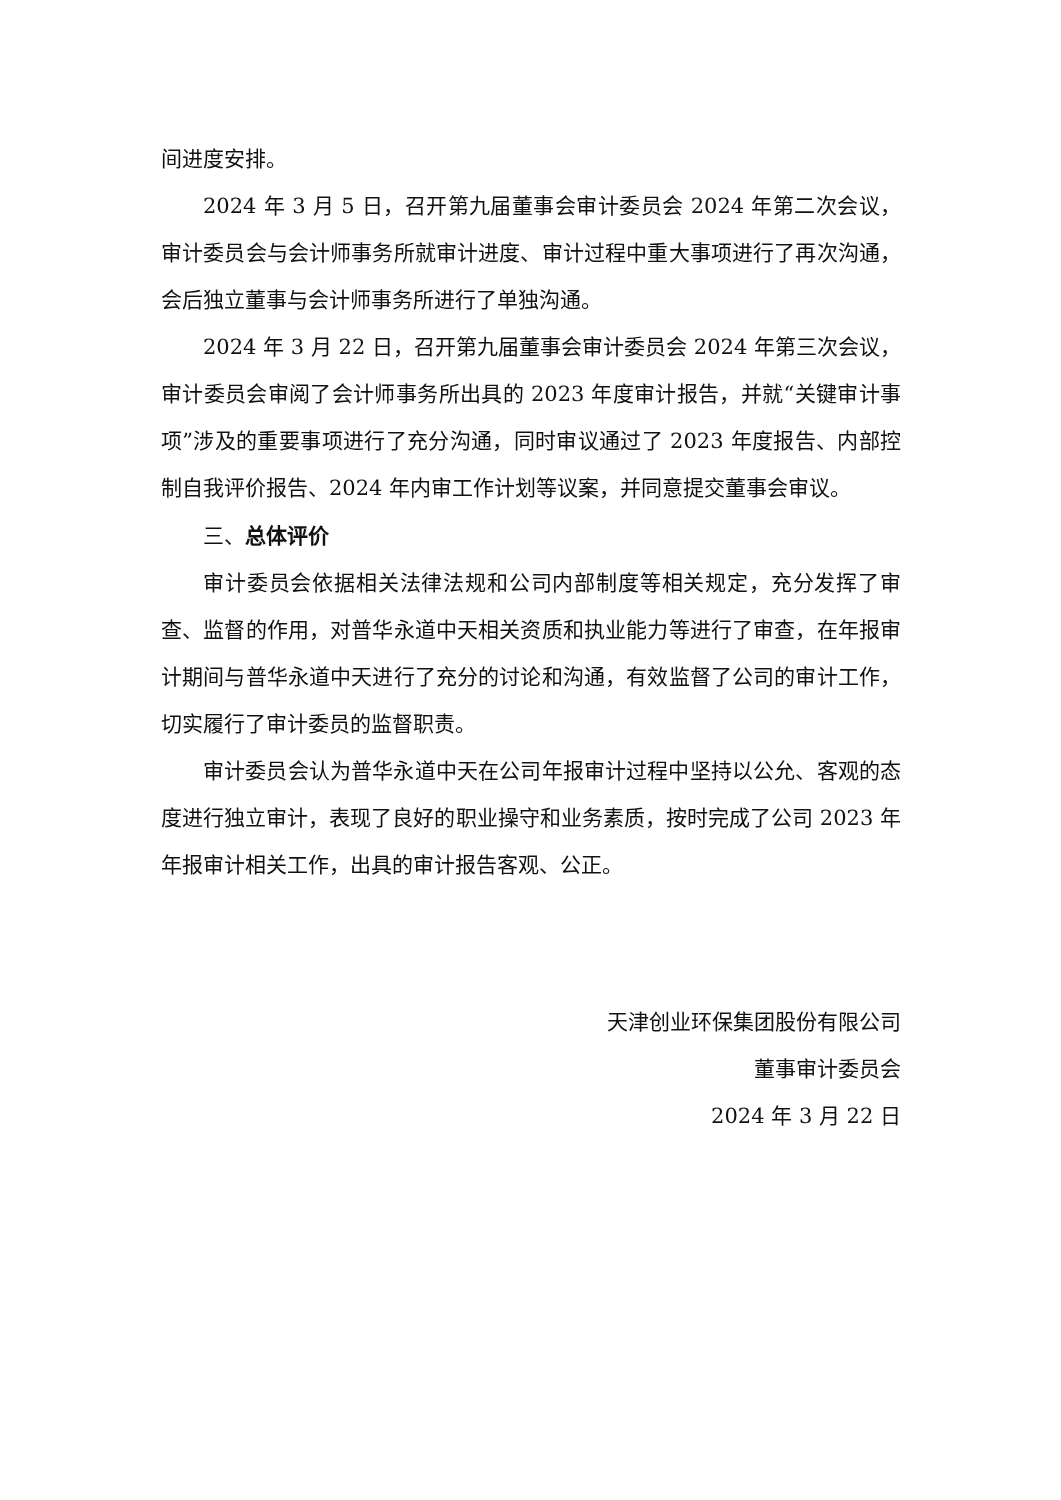间进度安排。
2024 年 3 月 5 日，召开第九届董事会审计委员会 2024 年第二次会议，审计委员会与会计师事务所就审计进度、审计过程中重大事项进行了再次沟通，会后独立董事与会计师事务所进行了单独沟通。
2024 年 3 月 22 日，召开第九届董事会审计委员会 2024 年第三次会议，审计委员会审阅了会计师事务所出具的 2023 年度审计报告，并就“关键审计事项”涉及的重要事项进行了充分沟通，同时审议通过了 2023 年度报告、内部控制自我评价报告、2024 年内审工作计划等议案，并同意提交董事会审议。
三、总体评价
审计委员会依据相关法律法规和公司内部制度等相关规定，充分发挥了审查、监督的作用，对普华永道中天相关资质和执业能力等进行了审查，在年报审计期间与普华永道中天进行了充分的讨论和沟通，有效监督了公司的审计工作，切实履行了审计委员的监督职责。
审计委员会认为普华永道中天在公司年报审计过程中坚持以公允、客观的态度进行独立审计，表现了良好的职业操守和业务素质，按时完成了公司 2023 年年报审计相关工作，出具的审计报告客观、公正。
天津创业环保集团股份有限公司
董事审计委员会
2024 年 3 月 22 日